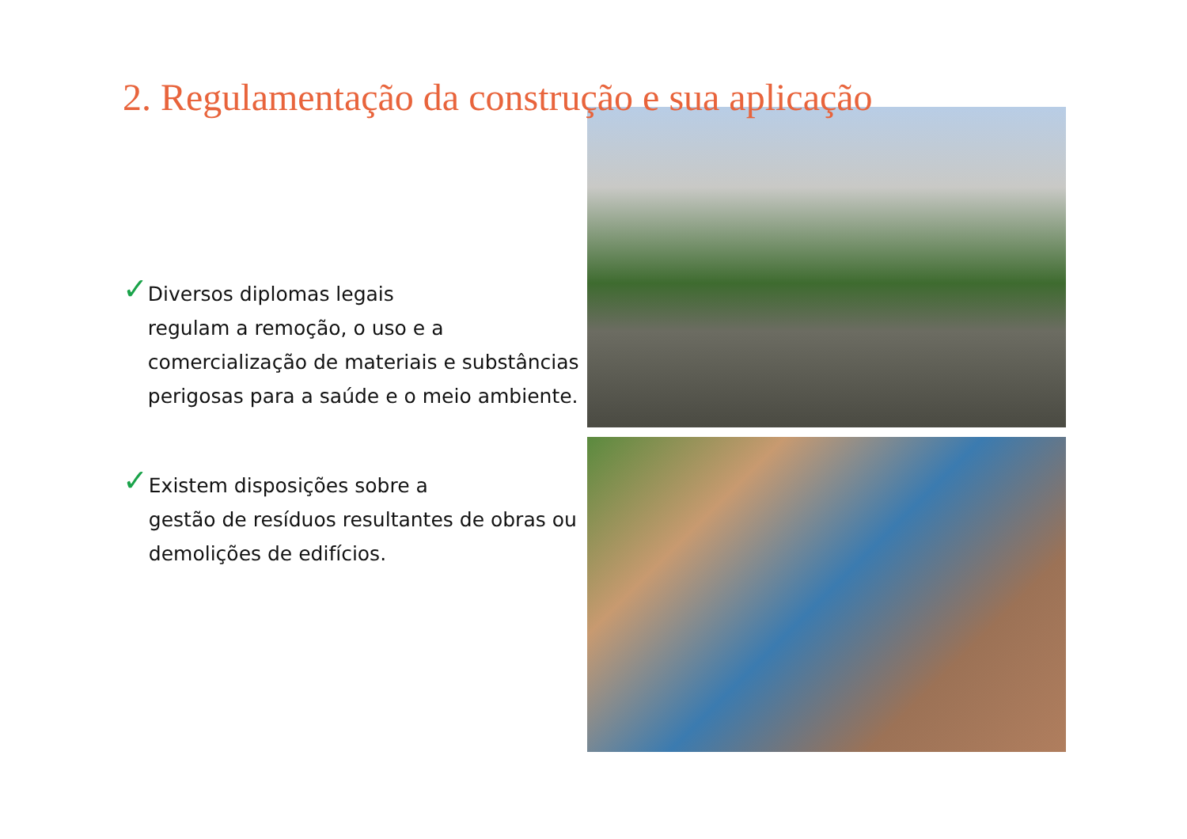2. Regulamentação da construção e sua aplicação
✓
Diversos diplomas legais
regulam a remoção, o uso e a comercialização de materiais e substâncias perigosas para a saúde e o meio ambiente.
✓
Existem disposições sobre a
gestão de resíduos resultantes de obras ou demolições de edifícios.